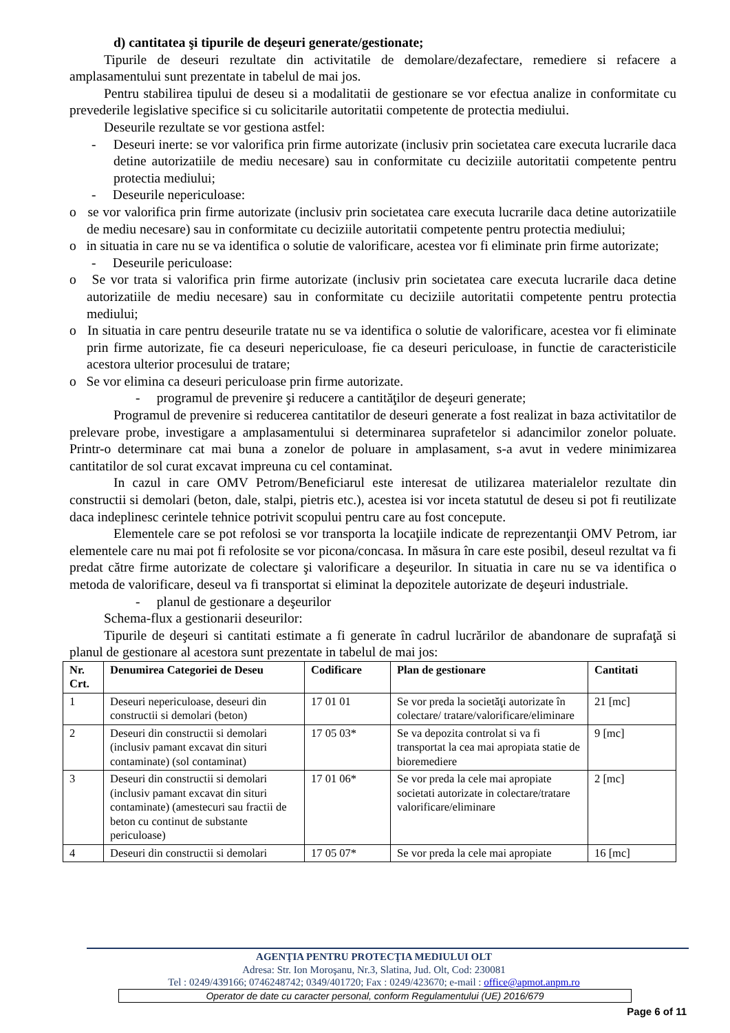d) cantitatea şi tipurile de deşeuri generate/gestionate;
Tipurile de deseuri rezultate din activitatile de demolare/dezafectare, remediere si refacere a amplasamentului sunt prezentate in tabelul de mai jos.
Pentru stabilirea tipului de deseu si a modalitatii de gestionare se vor efectua analize in conformitate cu prevederile legislative specifice si cu solicitarile autoritatii competente de protectia mediului.
Deseurile rezultate se vor gestiona astfel:
- Deseuri inerte: se vor valorifica prin firme autorizate (inclusiv prin societatea care executa lucrarile daca detine autorizatiile de mediu necesare) sau in conformitate cu deciziile autoritatii competente pentru protectia mediului;
- Deseurile nepericuloase:
o se vor valorifica prin firme autorizate (inclusiv prin societatea care executa lucrarile daca detine autorizatiile de mediu necesare) sau in conformitate cu deciziile autoritatii competente pentru protectia mediului;
o in situatia in care nu se va identifica o solutie de valorificare, acestea vor fi eliminate prin firme autorizate;
- Deseurile periculoase:
o Se vor trata si valorifica prin firme autorizate (inclusiv prin societatea care executa lucrarile daca detine autorizatiile de mediu necesare) sau in conformitate cu deciziile autoritatii competente pentru protectia mediului;
o In situatia in care pentru deseurile tratate nu se va identifica o solutie de valorificare, acestea vor fi eliminate prin firme autorizate, fie ca deseuri nepericuloase, fie ca deseuri periculoase, in functie de caracteristicile acestora ulterior procesului de tratare;
o Se vor elimina ca deseuri periculoase prin firme autorizate.
- programul de prevenire şi reducere a cantităţilor de deşeuri generate;
Programul de prevenire si reducerea cantitatilor de deseuri generate a fost realizat in baza activitatilor de prelevare probe, investigare a amplasamentului si determinarea suprafetelor si adancimilor zonelor poluate. Printr-o determinare cat mai buna a zonelor de poluare in amplasament, s-a avut in vedere minimizarea cantitatilor de sol curat excavat impreuna cu cel contaminat.
In cazul in care OMV Petrom/Beneficiarul este interesat de utilizarea materialelor rezultate din constructii si demolari (beton, dale, stalpi, pietris etc.), acestea isi vor inceta statutul de deseu si pot fi reutilizate daca indeplinesc cerintele tehnice potrivit scopului pentru care au fost concepute.
Elementele care se pot refolosi se vor transporta la locaţiile indicate de reprezentanţii OMV Petrom, iar elementele care nu mai pot fi refolosite se vor picona/concasa. In măsura în care este posibil, deseul rezultat va fi predat către firme autorizate de colectare şi valorificare a deşeurilor. In situatia in care nu se va identifica o metoda de valorificare, deseul va fi transportat si eliminat la depozitele autorizate de deşeuri industriale.
- planul de gestionare a deşeurilor
Schema-flux a gestionarii deseurilor:
Tipurile de deşeuri si cantitati estimate a fi generate în cadrul lucrărilor de abandonare de suprafaţă si planul de gestionare al acestora sunt prezentate in tabelul de mai jos:
| Nr. Crt. | Denumirea Categoriei de Deseu | Codificare | Plan de gestionare | Cantitati |
| --- | --- | --- | --- | --- |
| 1 | Deseuri nepericuloase, deseuri din constructii si demolari (beton) | 17 01 01 | Se vor preda la societăţi autorizate în colectare/ tratare/valorificare/eliminare | 21 [mc] |
| 2 | Deseuri din constructii si demolari (inclusiv pamant excavat din situri contaminate) (sol contaminat) | 17 05 03* | Se va depozita controlat si va fi transportat la cea mai apropiata statie de bioremediere | 9 [mc] |
| 3 | Deseuri din constructii si demolari (inclusiv pamant excavat din situri contaminate) (amestecuri sau fractii de beton cu continut de substante periculoase) | 17 01 06* | Se vor preda la cele mai apropiate societati autorizate in colectare/tratare valorificare/eliminare | 2 [mc] |
| 4 | Deseuri din constructii si demolari | 17 05 07* | Se vor preda la cele mai apropiate | 16 [mc] |
AGENŢIA PENTRU PROTECŢIA MEDIULUI OLT
Adresa: Str. Ion Moroşanu, Nr.3, Slatina, Jud. Olt, Cod: 230081
Tel : 0249/439166; 0746248742; 0349/401720; Fax : 0249/423670; e-mail : office@apmot.anpm.ro
Operator de date cu caracter personal, conform Regulamentului (UE) 2016/679
Page 6 of 11